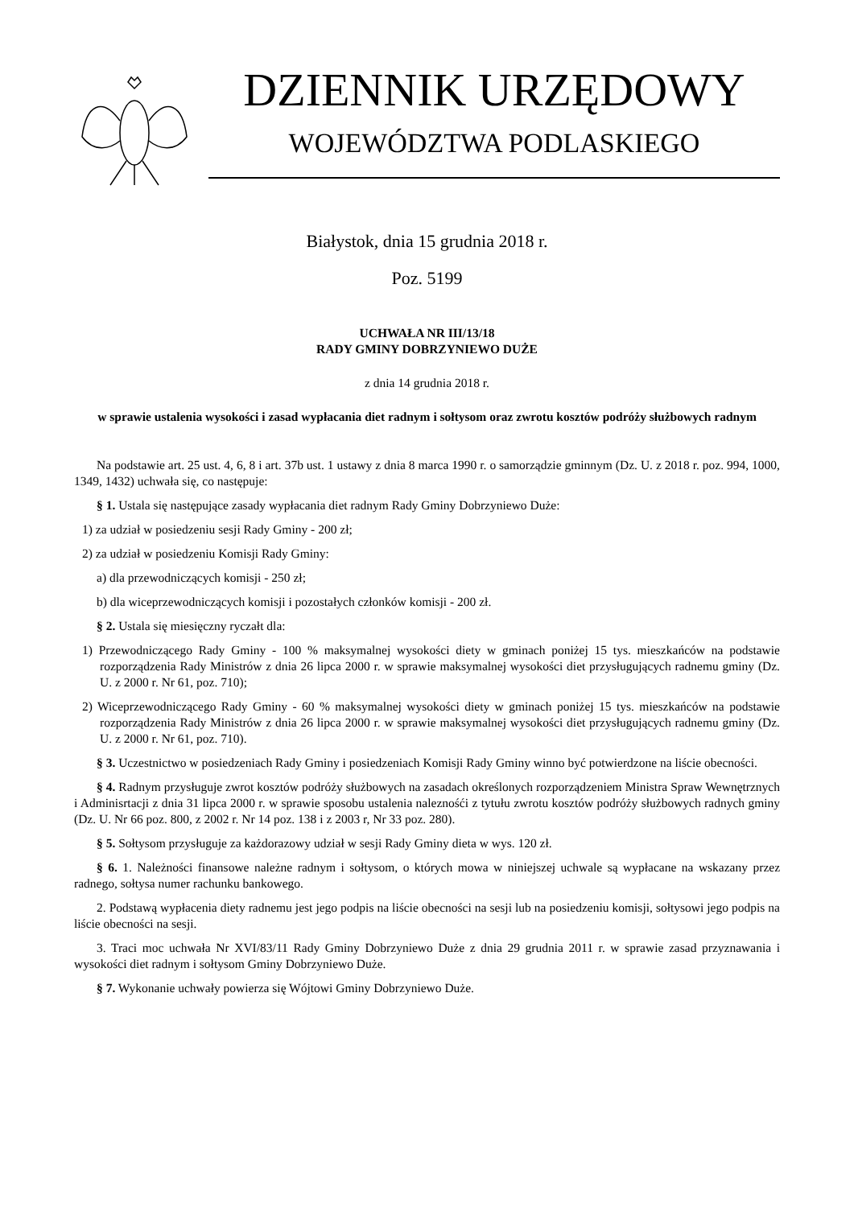DZIENNIK URZĘDOWY
WOJEWÓDZTWA PODLASKIEGO
Białystok, dnia 15 grudnia 2018 r.
Poz. 5199
UCHWAŁA NR III/13/18
RADY GMINY DOBRZYNIEWO DUŻE
z dnia 14 grudnia 2018 r.
w sprawie ustalenia wysokości i zasad wypłacania diet radnym i sołtysom oraz zwrotu kosztów podróży służbowych radnym
Na podstawie art. 25 ust. 4, 6, 8 i art. 37b ust. 1 ustawy z dnia 8 marca 1990 r. o samorządzie gminnym (Dz. U. z 2018 r. poz. 994, 1000, 1349, 1432) uchwała się, co następuje:
§ 1. Ustala się następujące zasady wypłacania diet radnym Rady Gminy Dobrzyniewo Duże:
1) za udział w posiedzeniu sesji Rady Gminy - 200 zł;
2) za udział w posiedzeniu Komisji Rady Gminy:
a) dla przewodniczących komisji - 250 zł;
b) dla wiceprzewodniczących komisji i pozostałych członków komisji - 200 zł.
§ 2. Ustala się miesięczny ryczałt dla:
1) Przewodniczącego Rady Gminy - 100 % maksymalnej wysokości diety w gminach poniżej 15 tys. mieszkańców na podstawie rozporządzenia Rady Ministrów z dnia 26 lipca 2000 r. w sprawie maksymalnej wysokości diet przysługujących radnemu gminy (Dz. U. z 2000 r. Nr 61, poz. 710);
2) Wiceprzewodniczącego Rady Gminy - 60 % maksymalnej wysokości diety w gminach poniżej 15 tys. mieszkańców na podstawie rozporządzenia Rady Ministrów z dnia 26 lipca 2000 r. w sprawie maksymalnej wysokości diet przysługujących radnemu gminy (Dz. U. z 2000 r. Nr 61, poz. 710).
§ 3. Uczestnictwo w posiedzeniach Rady Gminy i posiedzeniach Komisji Rady Gminy winno być potwierdzone na liście obecności.
§ 4. Radnym przysługuje zwrot kosztów podróży służbowych na zasadach określonych rozporządzeniem Ministra Spraw Wewnętrznych i Adminisrtacji z dnia 31 lipca 2000 r. w sprawie sposobu ustalenia naleznośći z tytułu zwrotu kosztów podróży służbowych radnych gminy (Dz. U. Nr 66 poz. 800, z 2002 r. Nr 14 poz. 138 i z 2003 r, Nr 33 poz. 280).
§ 5. Sołtysom przysługuje za każdorazowy udział w sesji Rady Gminy dieta w wys. 120 zł.
§ 6. 1. Należności finansowe należne radnym i sołtysom, o których mowa w niniejszej uchwale są wypłacane na wskazany przez radnego, sołtysa numer rachunku bankowego.
2. Podstawą wypłacenia diety radnemu jest jego podpis na liście obecności na sesji lub na posiedzeniu komisji, sołtysowi jego podpis na liście obecności na sesji.
3. Traci moc uchwała Nr XVI/83/11 Rady Gminy Dobrzyniewo Duże z dnia 29 grudnia 2011 r. w sprawie zasad przyznawania i wysokości diet radnym i sołtysom Gminy Dobrzyniewo Duże.
§ 7. Wykonanie uchwały powierza się Wójtowi Gminy Dobrzyniewo Duże.